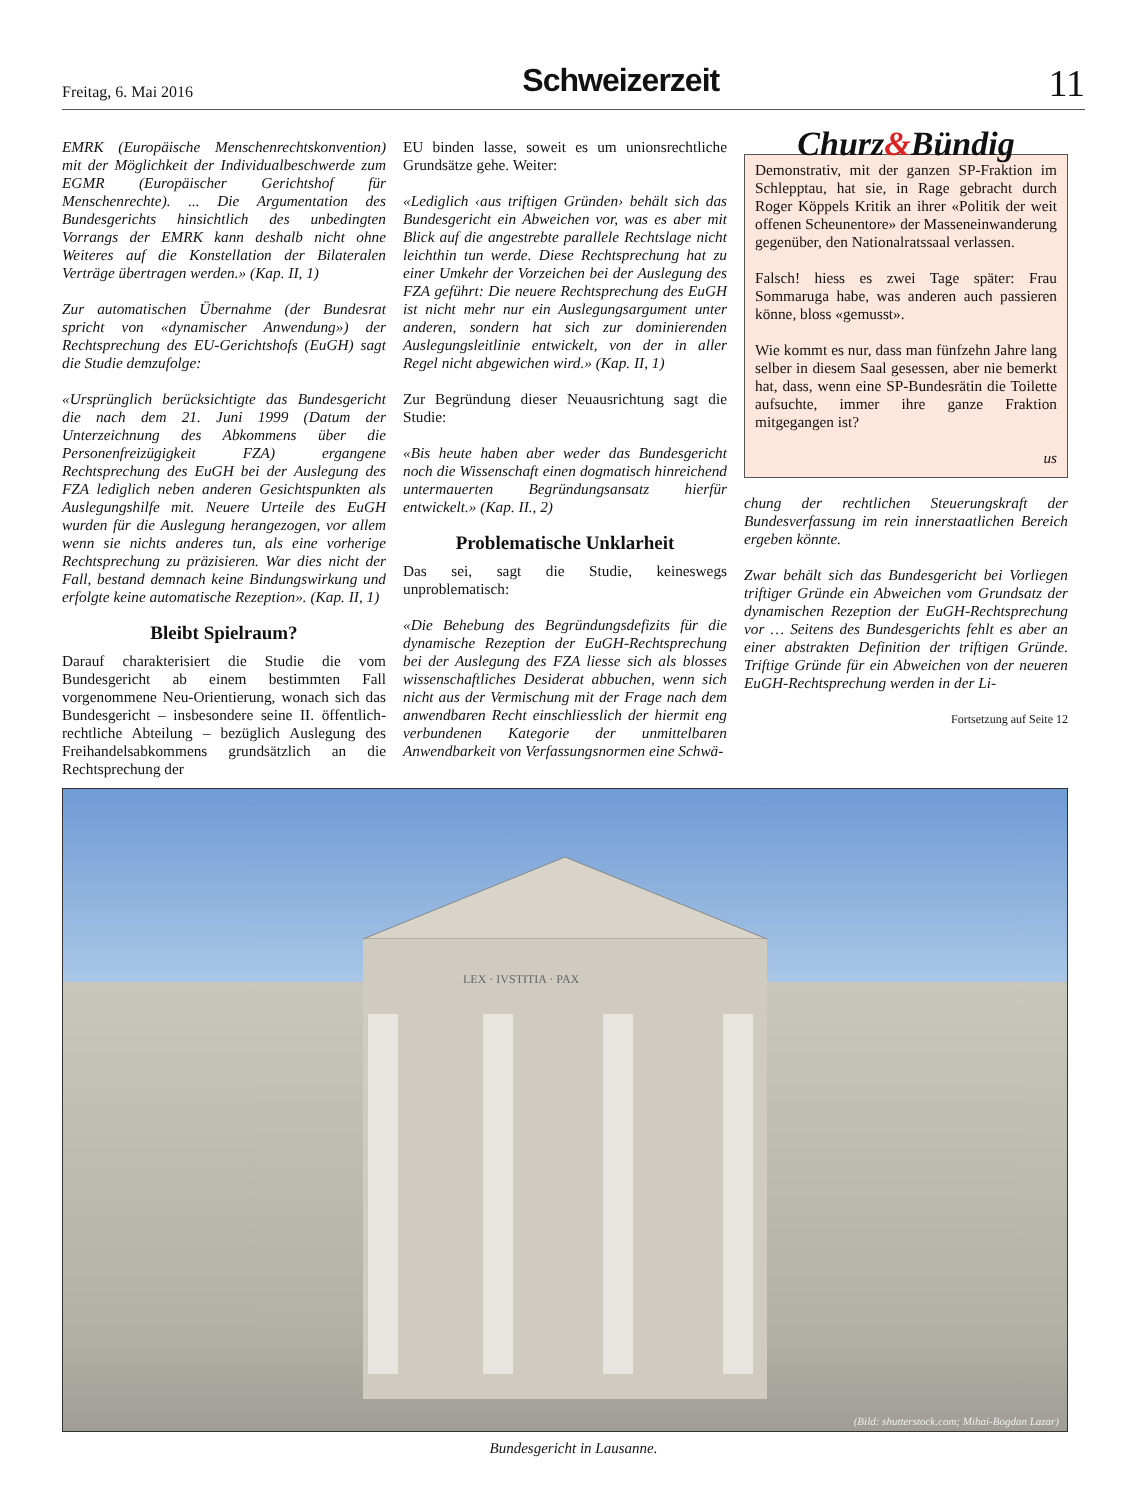Freitag, 6. Mai 2016 Schweizerzeit 11
EMRK (Europäische Menschenrechtskonvention) mit der Möglichkeit der Individualbeschwerde zum EGMR (Europäischer Gerichtshof für Menschenrechte). ... Die Argumentation des Bundesgerichts hinsichtlich des unbedingten Vorrangs der EMRK kann deshalb nicht ohne Weiteres auf die Konstellation der Bilateralen Verträge übertragen werden.» (Kap. II, 1)
Zur automatischen Übernahme (der Bundesrat spricht von «dynamischer Anwendung») der Rechtsprechung des EU-Gerichtshofs (EuGH) sagt die Studie demzufolge:
«Ursprünglich berücksichtigte das Bundesgericht die nach dem 21. Juni 1999 (Datum der Unterzeichnung des Abkommens über die Personenfreizügigkeit FZA) ergangene Rechtsprechung des EuGH bei der Auslegung des FZA lediglich neben anderen Gesichtspunkten als Auslegungshilfe mit. Neuere Urteile des EuGH wurden für die Auslegung herangezogen, vor allem wenn sie nichts anderes tun, als eine vorherige Rechtsprechung zu präzisieren. War dies nicht der Fall, bestand demnach keine Bindungswirkung und erfolgte keine automatische Rezeption». (Kap. II, 1)
Bleibt Spielraum?
Darauf charakterisiert die Studie die vom Bundesgericht ab einem bestimmten Fall vorgenommene Neu-Orientierung, wonach sich das Bundesgericht – insbesondere seine II. öffentlich-rechtliche Abteilung – bezüglich Auslegung des Freihandelsabkommens grundsätzlich an die Rechtsprechung der
EU binden lasse, soweit es um unionsrechtliche Grundsätze gehe. Weiter:
«Lediglich ‹aus triftigen Gründen› behält sich das Bundesgericht ein Abweichen vor, was es aber mit Blick auf die angestrebte parallele Rechtslage nicht leichthin tun werde. Diese Rechtsprechung hat zu einer Umkehr der Vorzeichen bei der Auslegung des FZA geführt: Die neuere Rechtsprechung des EuGH ist nicht mehr nur ein Auslegungsargument unter anderen, sondern hat sich zur dominierenden Auslegungsleitlinie entwickelt, von der in aller Regel nicht abgewichen wird.» (Kap. II, 1)
Zur Begründung dieser Neuausrichtung sagt die Studie:
«Bis heute haben aber weder das Bundesgericht noch die Wissenschaft einen dogmatisch hinreichend untermauerten Begründungsansatz hierfür entwickelt.» (Kap. II., 2)
Problematische Unklarheit
Das sei, sagt die Studie, keineswegs unproblematisch:
«Die Behebung des Begründungsdefizits für die dynamische Rezeption der EuGH-Rechtsprechung bei der Auslegung des FZA liesse sich als blosses wissenschaftliches Desiderat abbuchen, wenn sich nicht aus der Vermischung mit der Frage nach dem anwendbaren Recht einschliesslich der hiermit eng verbundenen Kategorie der unmittelbaren Anwendbarkeit von Verfassungsnormen eine Schwä-
Churz&Bündig
Demonstrativ, mit der ganzen SP-Fraktion im Schlepptau, hat sie, in Rage gebracht durch Roger Köppels Kritik an ihrer «Politik der weit offenen Scheunentore» der Masseneinwanderung gegenüber, den Nationalratssaal verlassen.
Falsch! hiess es zwei Tage später: Frau Sommaruga habe, was anderen auch passieren könne, bloss «gemusst».
Wie kommt es nur, dass man fünfzehn Jahre lang selber in diesem Saal gesessen, aber nie bemerkt hat, dass, wenn eine SP-Bundesrätin die Toilette aufsuchte, immer ihre ganze Fraktion mitgegangen ist?
us
chung der rechtlichen Steuerungskraft der Bundesverfassung im rein innerstaatlichen Bereich ergeben könnte.
Zwar behält sich das Bundesgericht bei Vorliegen triftiger Gründe ein Abweichen vom Grundsatz der dynamischen Rezeption der EuGH-Rechtsprechung vor … Seitens des Bundesgerichts fehlt es aber an einer abstrakten Definition der triftigen Gründe. Triftige Gründe für ein Abweichen von der neueren EuGH-Rechtsprechung werden in der Li-
Fortsetzung auf Seite 12
LEX · IVSTITIA · PAX
(Bild: shutterstock.com; Mihai-Bogdan Lazar)
Bundesgericht in Lausanne.